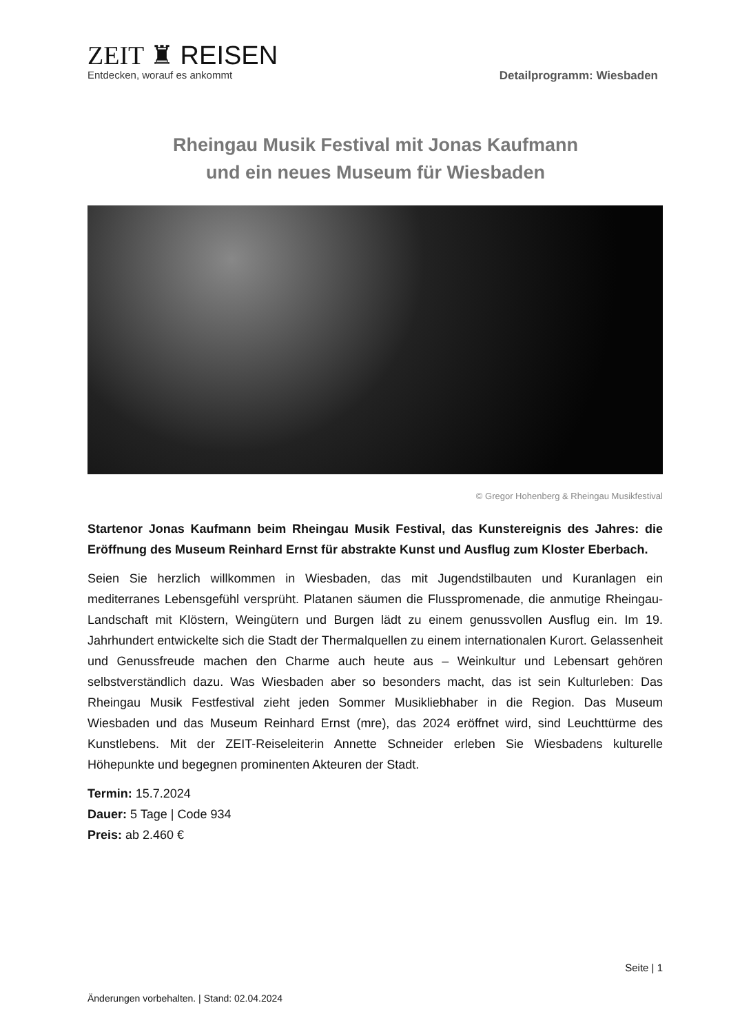ZEIT ♜ REISEN
Entdecken, worauf es ankommt
Detailprogramm: Wiesbaden
Rheingau Musik Festival mit Jonas Kaufmann
und ein neues Museum für Wiesbaden
© Gregor Hohenberg & Rheingau Musikfestival
Startenor Jonas Kaufmann beim Rheingau Musik Festival, das Kunstereignis des Jahres: die Eröffnung des Museum Reinhard Ernst für abstrakte Kunst und Ausflug zum Kloster Eberbach.
Seien Sie herzlich willkommen in Wiesbaden, das mit Jugendstilbauten und Kuranlagen ein mediterranes Lebensgefühl versprüht. Platanen säumen die Flusspromenade, die anmutige Rheingau-Landschaft mit Klöstern, Weingütern und Burgen lädt zu einem genussvollen Ausflug ein. Im 19. Jahrhundert entwickelte sich die Stadt der Thermalquellen zu einem internationalen Kurort. Gelassenheit und Genussfreude machen den Charme auch heute aus – Weinkultur und Lebensart gehören selbstverständlich dazu. Was Wiesbaden aber so besonders macht, das ist sein Kulturleben: Das Rheingau Musik Festfestival zieht jeden Sommer Musikliebhaber in die Region. Das Museum Wiesbaden und das Museum Reinhard Ernst (mre), das 2024 eröffnet wird, sind Leuchttürme des Kunstlebens. Mit der ZEIT-Reiseleiterin Annette Schneider erleben Sie Wiesbadens kulturelle Höhepunkte und begegnen prominenten Akteuren der Stadt.
Termin: 15.7.2024
Dauer: 5 Tage | Code 934
Preis: ab 2.460 €
Seite | 1
Änderungen vorbehalten. | Stand: 02.04.2024